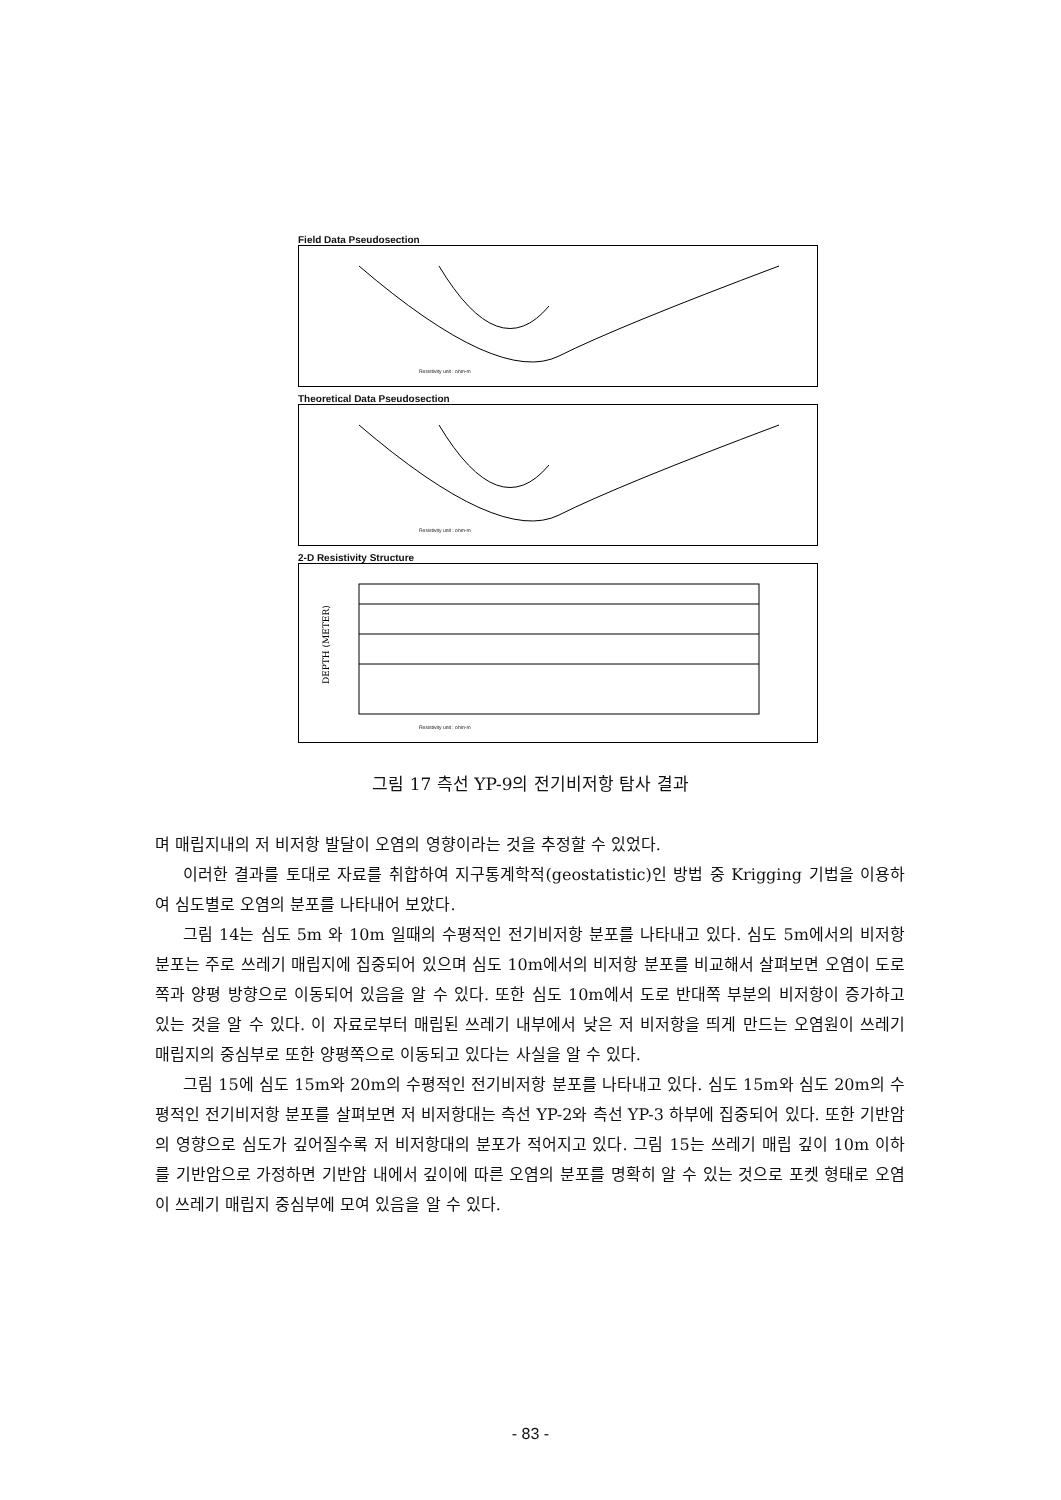Field Data Pseudosection
Resistivity unit : ohm-m
Theoretical Data Pseudosection
Resistivity unit : ohm-m
2-D Resistivity Structure
DEPTH (METER)
Resistivity unit : ohm-m
그림 17 측선 YP-9의 전기비저항 탐사 결과
며 매립지내의 저 비저항 발달이 오염의 영향이라는 것을 추정할 수 있었다.
이러한 결과를 토대로 자료를 취합하여 지구통계학적(geostatistic)인 방법 중 Krigging 기법을 이용하여 심도별로 오염의 분포를 나타내어 보았다.
그림 14는 심도 5m 와 10m 일때의 수평적인 전기비저항 분포를 나타내고 있다. 심도 5m에서의 비저항 분포는 주로 쓰레기 매립지에 집중되어 있으며 심도 10m에서의 비저항 분포를 비교해서 살펴보면 오염이 도로쪽과 양평 방향으로 이동되어 있음을 알 수 있다. 또한 심도 10m에서 도로 반대쪽 부분의 비저항이 증가하고 있는 것을 알 수 있다. 이 자료로부터 매립된 쓰레기 내부에서 낮은 저 비저항을 띄게 만드는 오염원이 쓰레기 매립지의 중심부로 또한 양평쪽으로 이동되고 있다는 사실을 알 수 있다.
그림 15에 심도 15m와 20m의 수평적인 전기비저항 분포를 나타내고 있다. 심도 15m와 심도 20m의 수평적인 전기비저항 분포를 살펴보면 저 비저항대는 측선 YP-2와 측선 YP-3 하부에 집중되어 있다. 또한 기반암의 영향으로 심도가 깊어질수록 저 비저항대의 분포가 적어지고 있다. 그림 15는 쓰레기 매립 깊이 10m 이하를 기반암으로 가정하면 기반암 내에서 깊이에 따른 오염의 분포를 명확히 알 수 있는 것으로 포켓 형태로 오염이 쓰레기 매립지 중심부에 모여 있음을 알 수 있다.
- 83 -